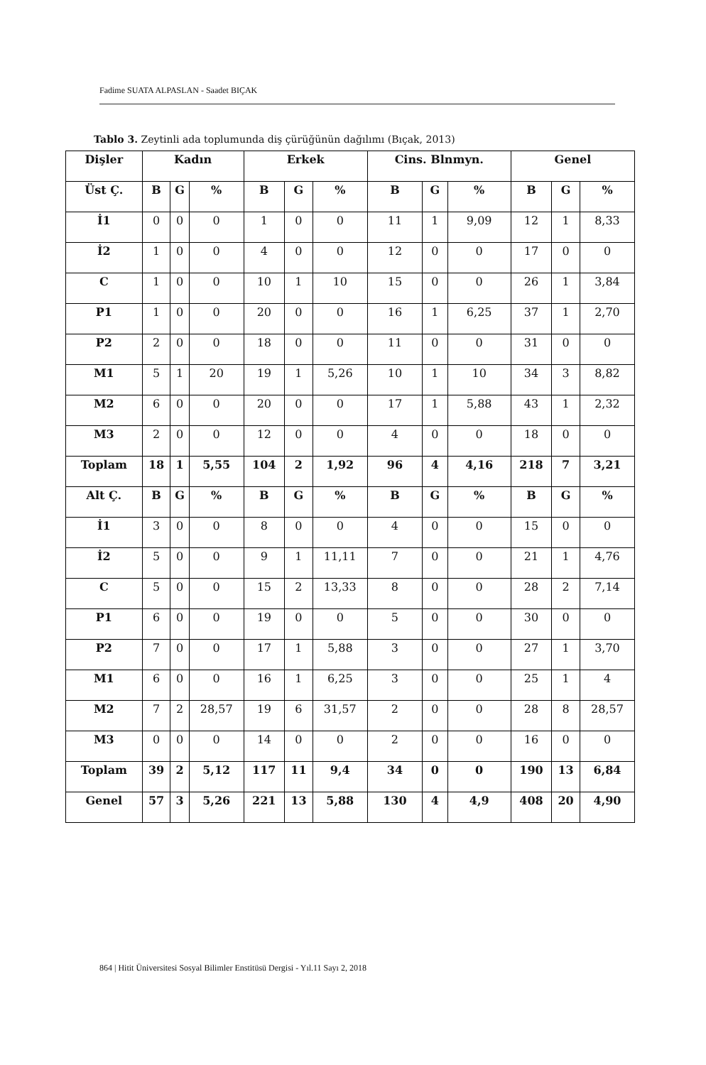Fadime SUATA ALPASLAN - Saadet BIÇAK
Tablo 3. Zeytinli ada toplumunda diş çürüğünün dağılımı (Bıçak, 2013)
| Dişler | Kadın | | | Erkek | | | Cins. Blnmyn. | | | Genel | | |
| --- | --- | --- | --- | --- | --- | --- | --- | --- | --- | --- | --- | --- |
| Üst Ç. | B | G | % | B | G | % | B | G | % | B | G | % |
| İ1 | 0 | 0 | 0 | 1 | 0 | 0 | 11 | 1 | 9,09 | 12 | 1 | 8,33 |
| İ2 | 1 | 0 | 0 | 4 | 0 | 0 | 12 | 0 | 0 | 17 | 0 | 0 |
| C | 1 | 0 | 0 | 10 | 1 | 10 | 15 | 0 | 0 | 26 | 1 | 3,84 |
| P1 | 1 | 0 | 0 | 20 | 0 | 0 | 16 | 1 | 6,25 | 37 | 1 | 2,70 |
| P2 | 2 | 0 | 0 | 18 | 0 | 0 | 11 | 0 | 0 | 31 | 0 | 0 |
| M1 | 5 | 1 | 20 | 19 | 1 | 5,26 | 10 | 1 | 10 | 34 | 3 | 8,82 |
| M2 | 6 | 0 | 0 | 20 | 0 | 0 | 17 | 1 | 5,88 | 43 | 1 | 2,32 |
| M3 | 2 | 0 | 0 | 12 | 0 | 0 | 4 | 0 | 0 | 18 | 0 | 0 |
| Toplam | 18 | 1 | 5,55 | 104 | 2 | 1,92 | 96 | 4 | 4,16 | 218 | 7 | 3,21 |
| Alt Ç. | B | G | % | B | G | % | B | G | % | B | G | % |
| İ1 | 3 | 0 | 0 | 8 | 0 | 0 | 4 | 0 | 0 | 15 | 0 | 0 |
| İ2 | 5 | 0 | 0 | 9 | 1 | 11,11 | 7 | 0 | 0 | 21 | 1 | 4,76 |
| C | 5 | 0 | 0 | 15 | 2 | 13,33 | 8 | 0 | 0 | 28 | 2 | 7,14 |
| P1 | 6 | 0 | 0 | 19 | 0 | 0 | 5 | 0 | 0 | 30 | 0 | 0 |
| P2 | 7 | 0 | 0 | 17 | 1 | 5,88 | 3 | 0 | 0 | 27 | 1 | 3,70 |
| M1 | 6 | 0 | 0 | 16 | 1 | 6,25 | 3 | 0 | 0 | 25 | 1 | 4 |
| M2 | 7 | 2 | 28,57 | 19 | 6 | 31,57 | 2 | 0 | 0 | 28 | 8 | 28,57 |
| M3 | 0 | 0 | 0 | 14 | 0 | 0 | 2 | 0 | 0 | 16 | 0 | 0 |
| Toplam | 39 | 2 | 5,12 | 117 | 11 | 9,4 | 34 | 0 | 0 | 190 | 13 | 6,84 |
| Genel | 57 | 3 | 5,26 | 221 | 13 | 5,88 | 130 | 4 | 4,9 | 408 | 20 | 4,90 |
864 | Hitit Üniversitesi Sosyal Bilimler Enstitüsü Dergisi - Yıl.11 Sayı 2, 2018